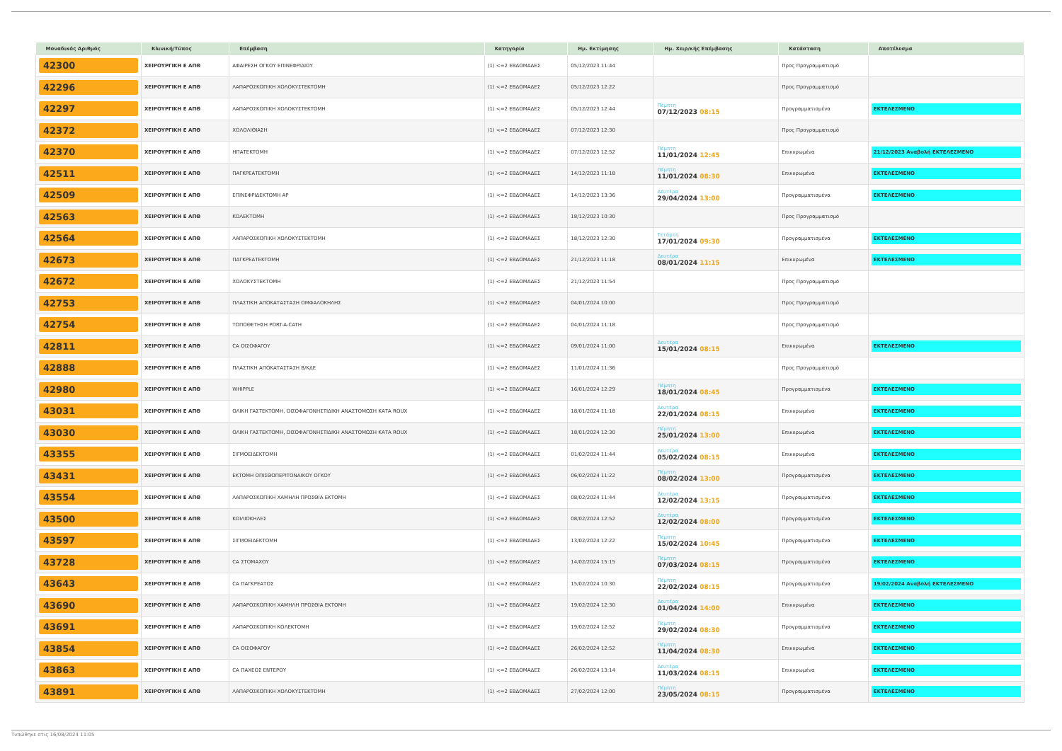| Μοναδικός Αριθμός | Κλινική/Τύπος | Επέμβαση | Κατηγορία | Ημ. Εκτίμησης | Ημ. Χειρ/κής Επέμβασης | Κατάσταση | Αποτέλεσμα |
| --- | --- | --- | --- | --- | --- | --- | --- |
| 42300 | ΧΕΙΡΟΥΡΓΙΚΗ Ε ΑΠΘ | ΑΦΑΙΡΕΣΗ ΟΓΚΟΥ ΕΠΙΝΕΦΡΙΔΙΟΥ | (1) <=2 ΕΒΔΟΜΑΔΕΣ | 05/12/2023 11:44 | | Προς Προγραμματισμό | |
| 42296 | ΧΕΙΡΟΥΡΓΙΚΗ Ε ΑΠΘ | ΛΑΠΑΡΟΣΚΟΠΙΚΗ ΧΟΛΟΚΥΣΤΕΚΤΟΜΗ | (1) <=2 ΕΒΔΟΜΑΔΕΣ | 05/12/2023 12:22 | | Προς Προγραμματισμό | |
| 42297 | ΧΕΙΡΟΥΡΓΙΚΗ Ε ΑΠΘ | ΛΑΠΑΡΟΣΚΟΠΙΚΗ ΧΟΛΟΚΥΣΤΕΚΤΟΜΗ | (1) <=2 ΕΒΔΟΜΑΔΕΣ | 05/12/2023 12:44 | Πέμπτη 07/12/2023 08:15 | Προγραμματισμένα | ΕΚΤΕΛΕΣΜΕΝΟ |
| 42372 | ΧΕΙΡΟΥΡΓΙΚΗ Ε ΑΠΘ | ΧΟΛΟΛΙΘΙΑΣΗ | (1) <=2 ΕΒΔΟΜΑΔΕΣ | 07/12/2023 12:30 | | Προς Προγραμματισμό | |
| 42370 | ΧΕΙΡΟΥΡΓΙΚΗ Ε ΑΠΘ | ΗΠΑΤΕΚΤΟΜΗ | (1) <=2 ΕΒΔΟΜΑΔΕΣ | 07/12/2023 12:52 | Πέμπτη 11/01/2024 12:45 | Επικυρωμένα | 21/12/2023 Αναβολή ΕΚΤΕΛΕΣΜΕΝΟ |
| 42511 | ΧΕΙΡΟΥΡΓΙΚΗ Ε ΑΠΘ | ΠΑΓΚΡΕΑΤΕΚΤΟΜΗ | (1) <=2 ΕΒΔΟΜΑΔΕΣ | 14/12/2023 11:18 | Πέμπτη 11/01/2024 08:30 | Επικυρωμένα | ΕΚΤΕΛΕΣΜΕΝΟ |
| 42509 | ΧΕΙΡΟΥΡΓΙΚΗ Ε ΑΠΘ | ΕΠΙΝΕΦΡΙΔΕΚΤΟΜΗ ΑΡ | (1) <=2 ΕΒΔΟΜΑΔΕΣ | 14/12/2023 13:36 | Δευτέρα 29/04/2024 13:00 | Προγραμματισμένα | ΕΚΤΕΛΕΣΜΕΝΟ |
| 42563 | ΧΕΙΡΟΥΡΓΙΚΗ Ε ΑΠΘ | ΚΟΛΕΚΤΟΜΗ | (1) <=2 ΕΒΔΟΜΑΔΕΣ | 18/12/2023 10:30 | | Προς Προγραμματισμό | |
| 42564 | ΧΕΙΡΟΥΡΓΙΚΗ Ε ΑΠΘ | ΛΑΠΑΡΟΣΚΟΠΙΚΗ ΧΟΛΟΚΥΣΤΕΚΤΟΜΗ | (1) <=2 ΕΒΔΟΜΑΔΕΣ | 18/12/2023 12:30 | Τετάρτη 17/01/2024 09:30 | Προγραμματισμένα | ΕΚΤΕΛΕΣΜΕΝΟ |
| 42673 | ΧΕΙΡΟΥΡΓΙΚΗ Ε ΑΠΘ | ΠΑΓΚΡΕΑΤΕΚΤΟΜΗ | (1) <=2 ΕΒΔΟΜΑΔΕΣ | 21/12/2023 11:18 | Δευτέρα 08/01/2024 11:15 | Επικυρωμένα | ΕΚΤΕΛΕΣΜΕΝΟ |
| 42672 | ΧΕΙΡΟΥΡΓΙΚΗ Ε ΑΠΘ | ΧΟΛΟΚΥΣΤΕΚΤΟΜΗ | (1) <=2 ΕΒΔΟΜΑΔΕΣ | 21/12/2023 11:54 | | Προς Προγραμματισμό | |
| 42753 | ΧΕΙΡΟΥΡΓΙΚΗ Ε ΑΠΘ | ΠΛΑΣΤΙΚΗ ΑΠΟΚΑΤΑΣΤΑΣΗ ΟΜΦΑΛΟΚΗΛΗΣ | (1) <=2 ΕΒΔΟΜΑΔΕΣ | 04/01/2024 10:00 | | Προς Προγραμματισμό | |
| 42754 | ΧΕΙΡΟΥΡΓΙΚΗ Ε ΑΠΘ | ΤΟΠΟΘΕΤΗΣΗ PORT-A-CATH | (1) <=2 ΕΒΔΟΜΑΔΕΣ | 04/01/2024 11:18 | | Προς Προγραμματισμό | |
| 42811 | ΧΕΙΡΟΥΡΓΙΚΗ Ε ΑΠΘ | CA ΟΙΣΟΦΑΓΟΥ | (1) <=2 ΕΒΔΟΜΑΔΕΣ | 09/01/2024 11:00 | Δευτέρα 15/01/2024 08:15 | Επικυρωμένα | ΕΚΤΕΛΕΣΜΕΝΟ |
| 42888 | ΧΕΙΡΟΥΡΓΙΚΗ Ε ΑΠΘ | ΠΛΑΣΤΙΚΗ ΑΠΟΚΑΤΑΣΤΑΣΗ Β/ΚΔΕ | (1) <=2 ΕΒΔΟΜΑΔΕΣ | 11/01/2024 11:36 | | Προς Προγραμματισμό | |
| 42980 | ΧΕΙΡΟΥΡΓΙΚΗ Ε ΑΠΘ | WHIPPLE | (1) <=2 ΕΒΔΟΜΑΔΕΣ | 16/01/2024 12:29 | Πέμπτη 18/01/2024 08:45 | Προγραμματισμένα | ΕΚΤΕΛΕΣΜΕΝΟ |
| 43031 | ΧΕΙΡΟΥΡΓΙΚΗ Ε ΑΠΘ | ΟΛΙΚΗ ΓΑΣΤΕΚΤΟΜΗ, ΟΙΣΟΦΑΓΟΝΗΣΤΙΔΙΚΗ ΑΝΑΣΤΟΜΩΣΗ ΚΑΤΑ ROUX | (1) <=2 ΕΒΔΟΜΑΔΕΣ | 18/01/2024 11:18 | Δευτέρα 22/01/2024 08:15 | Επικυρωμένα | ΕΚΤΕΛΕΣΜΕΝΟ |
| 43030 | ΧΕΙΡΟΥΡΓΙΚΗ Ε ΑΠΘ | ΟΛΙΚΗ ΓΑΣΤΕΚΤΟΜΗ, ΟΙΣΟΦΑΓΟΝΗΣΤΙΔΙΚΗ ΑΝΑΣΤΟΜΩΣΗ ΚΑΤΑ ROUX | (1) <=2 ΕΒΔΟΜΑΔΕΣ | 18/01/2024 12:30 | Πέμπτη 25/01/2024 13:00 | Επικυρωμένα | ΕΚΤΕΛΕΣΜΕΝΟ |
| 43355 | ΧΕΙΡΟΥΡΓΙΚΗ Ε ΑΠΘ | ΣΙΓΜΟΕΙΔΕΚΤΟΜΗ | (1) <=2 ΕΒΔΟΜΑΔΕΣ | 01/02/2024 11:44 | Δευτέρα 05/02/2024 08:15 | Επικυρωμένα | ΕΚΤΕΛΕΣΜΕΝΟ |
| 43431 | ΧΕΙΡΟΥΡΓΙΚΗ Ε ΑΠΘ | ΕΚΤΟΜΗ ΟΠΙΣΘΟΠΕΡΙΤΟΝΑΙΚΟΥ ΟΓΚΟΥ | (1) <=2 ΕΒΔΟΜΑΔΕΣ | 06/02/2024 11:22 | Πέμπτη 08/02/2024 13:00 | Προγραμματισμένα | ΕΚΤΕΛΕΣΜΕΝΟ |
| 43554 | ΧΕΙΡΟΥΡΓΙΚΗ Ε ΑΠΘ | ΛΑΠΑΡΟΣΚΟΠΙΚΗ ΧΑΜΗΛΗ ΠΡΟΣΘΙΑ ΕΚΤΟΜΗ | (1) <=2 ΕΒΔΟΜΑΔΕΣ | 08/02/2024 11:44 | Δευτέρα 12/02/2024 13:15 | Προγραμματισμένα | ΕΚΤΕΛΕΣΜΕΝΟ |
| 43500 | ΧΕΙΡΟΥΡΓΙΚΗ Ε ΑΠΘ | ΚΟΙΛΙΟΚΗΛΕΣ | (1) <=2 ΕΒΔΟΜΑΔΕΣ | 08/02/2024 12:52 | Δευτέρα 12/02/2024 08:00 | Προγραμματισμένα | ΕΚΤΕΛΕΣΜΕΝΟ |
| 43597 | ΧΕΙΡΟΥΡΓΙΚΗ Ε ΑΠΘ | ΣΙΓΜΟΕΙΔΕΚΤΟΜΗ | (1) <=2 ΕΒΔΟΜΑΔΕΣ | 13/02/2024 12:22 | Πέμπτη 15/02/2024 10:45 | Προγραμματισμένα | ΕΚΤΕΛΕΣΜΕΝΟ |
| 43728 | ΧΕΙΡΟΥΡΓΙΚΗ Ε ΑΠΘ | CA ΣΤΟΜΑΧΟΥ | (1) <=2 ΕΒΔΟΜΑΔΕΣ | 14/02/2024 15:15 | Πέμπτη 07/03/2024 08:15 | Προγραμματισμένα | ΕΚΤΕΛΕΣΜΕΝΟ |
| 43643 | ΧΕΙΡΟΥΡΓΙΚΗ Ε ΑΠΘ | CA ΠΑΓΚΡΕΑΤΟΣ | (1) <=2 ΕΒΔΟΜΑΔΕΣ | 15/02/2024 10:30 | Πέμπτη 22/02/2024 08:15 | Προγραμματισμένα | 19/02/2024 Αναβολή ΕΚΤΕΛΕΣΜΕΝΟ |
| 43690 | ΧΕΙΡΟΥΡΓΙΚΗ Ε ΑΠΘ | ΛΑΠΑΡΟΣΚΟΠΙΚΗ ΧΑΜΗΛΗ ΠΡΟΣΘΙΑ ΕΚΤΟΜΗ | (1) <=2 ΕΒΔΟΜΑΔΕΣ | 19/02/2024 12:30 | Δευτέρα 01/04/2024 14:00 | Επικυρωμένα | ΕΚΤΕΛΕΣΜΕΝΟ |
| 43691 | ΧΕΙΡΟΥΡΓΙΚΗ Ε ΑΠΘ | ΛΑΠΑΡΟΣΚΟΠΙΚΗ ΚΟΛΕΚΤΟΜΗ | (1) <=2 ΕΒΔΟΜΑΔΕΣ | 19/02/2024 12:52 | Πέμπτη 29/02/2024 08:30 | Προγραμματισμένα | ΕΚΤΕΛΕΣΜΕΝΟ |
| 43854 | ΧΕΙΡΟΥΡΓΙΚΗ Ε ΑΠΘ | CA ΟΙΣΟΦΑΓΟΥ | (1) <=2 ΕΒΔΟΜΑΔΕΣ | 26/02/2024 12:52 | Πέμπτη 11/04/2024 08:30 | Επικυρωμένα | ΕΚΤΕΛΕΣΜΕΝΟ |
| 43863 | ΧΕΙΡΟΥΡΓΙΚΗ Ε ΑΠΘ | CA ΠΑΧΕΟΣ ΕΝΤΕΡΟΥ | (1) <=2 ΕΒΔΟΜΑΔΕΣ | 26/02/2024 13:14 | Δευτέρα 11/03/2024 08:15 | Επικυρωμένα | ΕΚΤΕΛΕΣΜΕΝΟ |
| 43891 | ΧΕΙΡΟΥΡΓΙΚΗ Ε ΑΠΘ | ΛΑΠΑΡΟΣΚΟΠΙΚΗ ΧΟΛΟΚΥΣΤΕΚΤΟΜΗ | (1) <=2 ΕΒΔΟΜΑΔΕΣ | 27/02/2024 12:00 | Πέμπτη 23/05/2024 08:15 | Προγραμματισμένα | ΕΚΤΕΛΕΣΜΕΝΟ |
Τυπώθηκε στις 16/08/2024 11:05